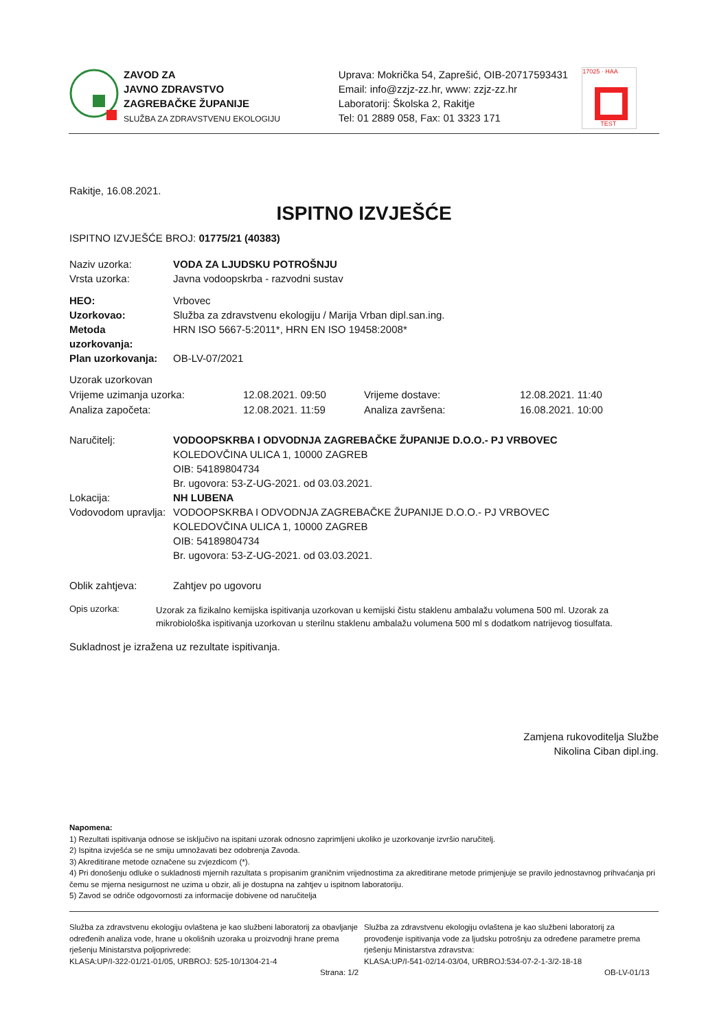ZAVOD ZA
JAVNO ZDRAVSTVO
ZAGREBAČKE ŽUPANIJE
SLUŽBA ZA ZDRAVSTVENU EKOLOGIJU
Uprava: Mokrička 54, Zaprešić, OIB-20717593431
Email: info@zzjz-zz.hr, www: zzjz-zz.hr
Laboratorij: Školska 2, Rakitje
Tel: 01 2889 058, Fax: 01 3323 171
17025 · HAA
TEST
Rakitje, 16.08.2021.
ISPITNO IZVJEŠĆE
ISPITNO IZVJEŠĆE BROJ: 01775/21 (40383)
Naziv uzorka:
Vrsta uzorka:
VODA ZA LJUDSKU POTROŠNJU
Javna vodoopskrba - razvodni sustav
HEO:
Uzorkovao:
Metoda
uzorkovanja:
Plan uzorkovanja:
Vrbovec
Služba za zdravstvenu ekologiju / Marija Vrban dipl.san.ing.
HRN ISO 5667-5:2011*, HRN EN ISO 19458:2008*
OB-LV-07/2021
Uzorak uzorkovan
Vrijeme uzimanja uzorka:
Analiza započeta:
12.08.2021. 09:50
12.08.2021. 11:59
Vrijeme dostave:
Analiza završena:
12.08.2021. 11:40
16.08.2021. 10:00
Naručitelj:
Lokacija:
Vodovodom upravlja:
VODOOPSKRBA I ODVODNJA ZAGREBAČKE ŽUPANIJE D.O.O.- PJ VRBOVEC
KOLEDOVČINA ULICA 1, 10000 ZAGREB
OIB: 54189804734
Br. ugovora: 53-Z-UG-2021. od 03.03.2021.
NH LUBENA
VODOOPSKRBA I ODVODNJA ZAGREBAČKE ŽUPANIJE D.O.O.- PJ VRBOVEC
KOLEDOVČINA ULICA 1, 10000 ZAGREB
OIB: 54189804734
Br. ugovora: 53-Z-UG-2021. od 03.03.2021.
Oblik zahtjeva: Zahtjev po ugovoru
Opis uzorka:
Uzorak za fizikalno kemijska ispitivanja uzorkovan u kemijski čistu staklenu ambalažu volumena 500 ml. Uzorak za mikrobiološka ispitivanja uzorkovan u sterilnu staklenu ambalažu volumena 500 ml s dodatkom natrijevog tiosulfata.
Sukladnost je izražena uz rezultate ispitivanja.
Zamjena rukovoditelja Službe
Nikolina Ciban dipl.ing.
Napomena:
1) Rezultati ispitivanja odnose se isključivo na ispitani uzorak odnosno zaprimljeni ukoliko je uzorkovanje izvršio naručitelj.
2) Ispitna izvješća se ne smiju umnožavati bez odobrenja Zavoda.
3) Akreditirane metode označene su zvjezdicom (*).
4) Pri donošenju odluke o sukladnosti mjernih razultata s propisanim graničnim vrijednostima za akreditirane metode primjenjuje se pravilo jednostavnog prihvaćanja pri čemu se mjerna nesigurnost ne uzima u obzir, ali je dostupna na zahtjev u ispitnom laboratoriju.
5) Zavod se odriče odgovornosti za informacije dobivene od naručitelja
Služba za zdravstvenu ekologiju ovlaštena je kao službeni laboratorij za obavljanje određenih analiza vode, hrane u okolišnih uzoraka u proizvodnji hrane prema rješenju Ministarstva poljoprivrede:
KLASA:UP/I-322-01/21-01/05, URBROJ: 525-10/1304-21-4
Služba za zdravstvenu ekologiju ovlaštena je kao službeni laboratorij za provođenje ispitivanja vode za ljudsku potrošnju za određene parametre prema rješenju Ministarstva zdravstva:
KLASA:UP/I-541-02/14-03/04, URBROJ:534-07-2-1-3/2-18-18
Strana: 1/2 OB-LV-01/13